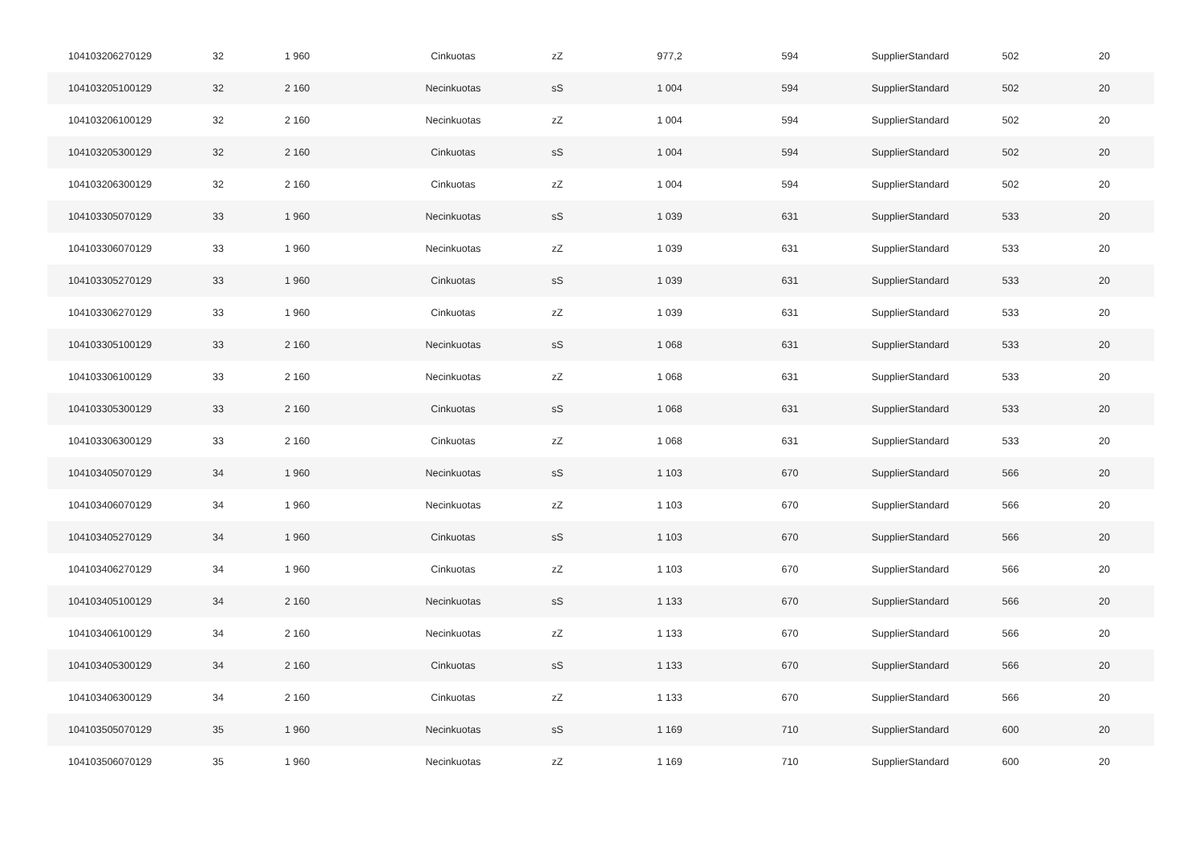| 104103206270129 | 32 | 1 960 | Cinkuotas | zZ | 977,2 | 594 | SupplierStandard | 502 | 20 |
| 104103205100129 | 32 | 2 160 | Necinkuotas | sS | 1 004 | 594 | SupplierStandard | 502 | 20 |
| 104103206100129 | 32 | 2 160 | Necinkuotas | zZ | 1 004 | 594 | SupplierStandard | 502 | 20 |
| 104103205300129 | 32 | 2 160 | Cinkuotas | sS | 1 004 | 594 | SupplierStandard | 502 | 20 |
| 104103206300129 | 32 | 2 160 | Cinkuotas | zZ | 1 004 | 594 | SupplierStandard | 502 | 20 |
| 104103305070129 | 33 | 1 960 | Necinkuotas | sS | 1 039 | 631 | SupplierStandard | 533 | 20 |
| 104103306070129 | 33 | 1 960 | Necinkuotas | zZ | 1 039 | 631 | SupplierStandard | 533 | 20 |
| 104103305270129 | 33 | 1 960 | Cinkuotas | sS | 1 039 | 631 | SupplierStandard | 533 | 20 |
| 104103306270129 | 33 | 1 960 | Cinkuotas | zZ | 1 039 | 631 | SupplierStandard | 533 | 20 |
| 104103305100129 | 33 | 2 160 | Necinkuotas | sS | 1 068 | 631 | SupplierStandard | 533 | 20 |
| 104103306100129 | 33 | 2 160 | Necinkuotas | zZ | 1 068 | 631 | SupplierStandard | 533 | 20 |
| 104103305300129 | 33 | 2 160 | Cinkuotas | sS | 1 068 | 631 | SupplierStandard | 533 | 20 |
| 104103306300129 | 33 | 2 160 | Cinkuotas | zZ | 1 068 | 631 | SupplierStandard | 533 | 20 |
| 104103405070129 | 34 | 1 960 | Necinkuotas | sS | 1 103 | 670 | SupplierStandard | 566 | 20 |
| 104103406070129 | 34 | 1 960 | Necinkuotas | zZ | 1 103 | 670 | SupplierStandard | 566 | 20 |
| 104103405270129 | 34 | 1 960 | Cinkuotas | sS | 1 103 | 670 | SupplierStandard | 566 | 20 |
| 104103406270129 | 34 | 1 960 | Cinkuotas | zZ | 1 103 | 670 | SupplierStandard | 566 | 20 |
| 104103405100129 | 34 | 2 160 | Necinkuotas | sS | 1 133 | 670 | SupplierStandard | 566 | 20 |
| 104103406100129 | 34 | 2 160 | Necinkuotas | zZ | 1 133 | 670 | SupplierStandard | 566 | 20 |
| 104103405300129 | 34 | 2 160 | Cinkuotas | sS | 1 133 | 670 | SupplierStandard | 566 | 20 |
| 104103406300129 | 34 | 2 160 | Cinkuotas | zZ | 1 133 | 670 | SupplierStandard | 566 | 20 |
| 104103505070129 | 35 | 1 960 | Necinkuotas | sS | 1 169 | 710 | SupplierStandard | 600 | 20 |
| 104103506070129 | 35 | 1 960 | Necinkuotas | zZ | 1 169 | 710 | SupplierStandard | 600 | 20 |